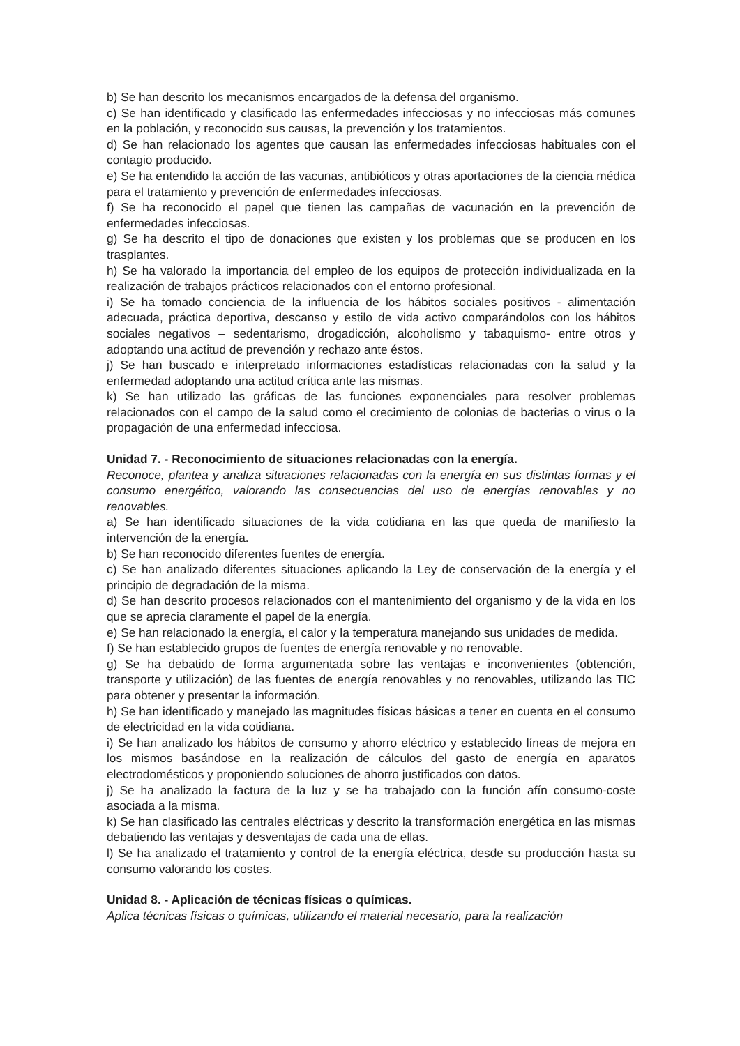b) Se han descrito los mecanismos encargados de la defensa del organismo.
c) Se han identificado y clasificado las enfermedades infecciosas y no infecciosas más comunes en la población, y reconocido sus causas, la prevención y los tratamientos.
d) Se han relacionado los agentes que causan las enfermedades infecciosas habituales con el contagio producido.
e) Se ha entendido la acción de las vacunas, antibióticos y otras aportaciones de la ciencia médica para el tratamiento y prevención de enfermedades infecciosas.
f) Se ha reconocido el papel que tienen las campañas de vacunación en la prevención de enfermedades infecciosas.
g) Se ha descrito el tipo de donaciones que existen y los problemas que se producen en los trasplantes.
h) Se ha valorado la importancia del empleo de los equipos de protección individualizada en la realización de trabajos prácticos relacionados con el entorno profesional.
i) Se ha tomado conciencia de la influencia de los hábitos sociales positivos - alimentación adecuada, práctica deportiva, descanso y estilo de vida activo comparándolos con los hábitos sociales negativos – sedentarismo, drogadicción, alcoholismo y tabaquismo- entre otros y adoptando una actitud de prevención y rechazo ante éstos.
j) Se han buscado e interpretado informaciones estadísticas relacionadas con la salud y la enfermedad adoptando una actitud crítica ante las mismas.
k) Se han utilizado las gráficas de las funciones exponenciales para resolver problemas relacionados con el campo de la salud como el crecimiento de colonias de bacterias o virus o la propagación de una enfermedad infecciosa.
Unidad 7. - Reconocimiento de situaciones relacionadas con la energía.
Reconoce, plantea y analiza situaciones relacionadas con la energía en sus distintas formas y el consumo energético, valorando las consecuencias del uso de energías renovables y no renovables.
a) Se han identificado situaciones de la vida cotidiana en las que queda de manifiesto la intervención de la energía.
b) Se han reconocido diferentes fuentes de energía.
c) Se han analizado diferentes situaciones aplicando la Ley de conservación de la energía y el principio de degradación de la misma.
d) Se han descrito procesos relacionados con el mantenimiento del organismo y de la vida en los que se aprecia claramente el papel de la energía.
e) Se han relacionado la energía, el calor y la temperatura manejando sus unidades de medida.
f) Se han establecido grupos de fuentes de energía renovable y no renovable.
g) Se ha debatido de forma argumentada sobre las ventajas e inconvenientes (obtención, transporte y utilización) de las fuentes de energía renovables y no renovables, utilizando las TIC para obtener y presentar la información.
h) Se han identificado y manejado las magnitudes físicas básicas a tener en cuenta en el consumo de electricidad en la vida cotidiana.
i) Se han analizado los hábitos de consumo y ahorro eléctrico y establecido líneas de mejora en los mismos basándose en la realización de cálculos del gasto de energía en aparatos electrodomésticos y proponiendo soluciones de ahorro justificados con datos.
j) Se ha analizado la factura de la luz y se ha trabajado con la función afín consumo-coste asociada a la misma.
k) Se han clasificado las centrales eléctricas y descrito la transformación energética en las mismas debatiendo las ventajas y desventajas de cada una de ellas.
l) Se ha analizado el tratamiento y control de la energía eléctrica, desde su producción hasta su consumo valorando los costes.
Unidad 8. - Aplicación de técnicas físicas o químicas.
Aplica técnicas físicas o químicas, utilizando el material necesario, para la realización